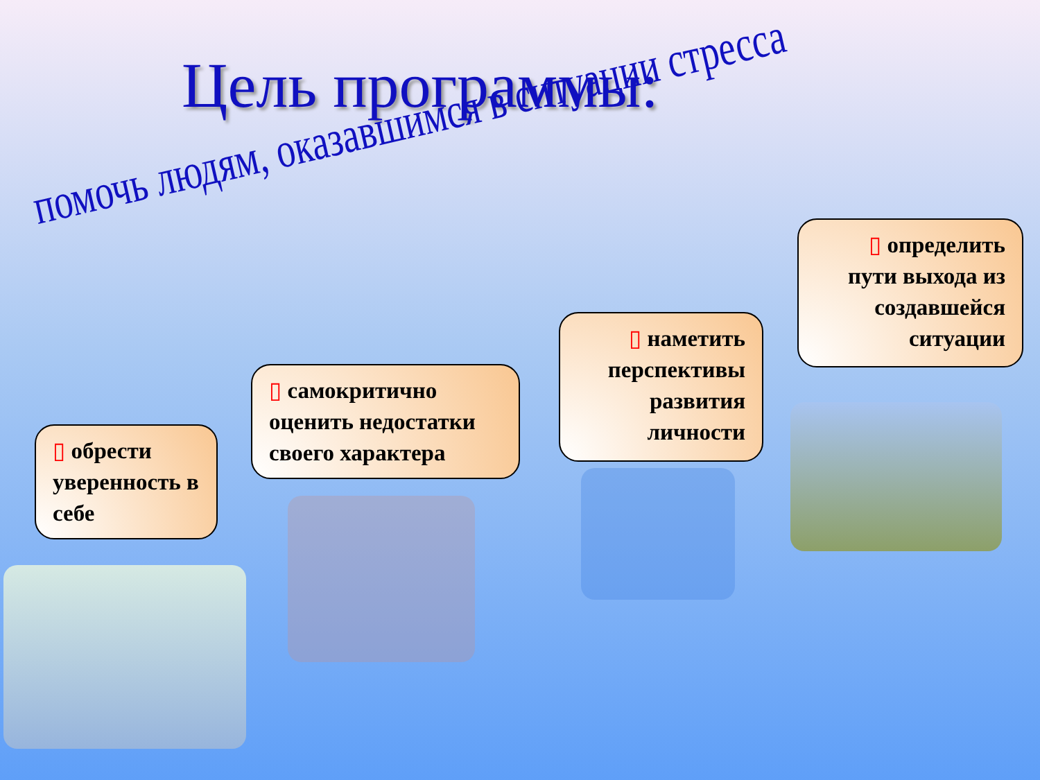Цель программы:
помочь людям, оказавшимся в ситуации стресса
▯ обрести уверенность в себе
▯ самокритично оценить недостатки своего характера
▯ наметить перспективы развития личности
▯ определить пути выхода из создавшейся ситуации